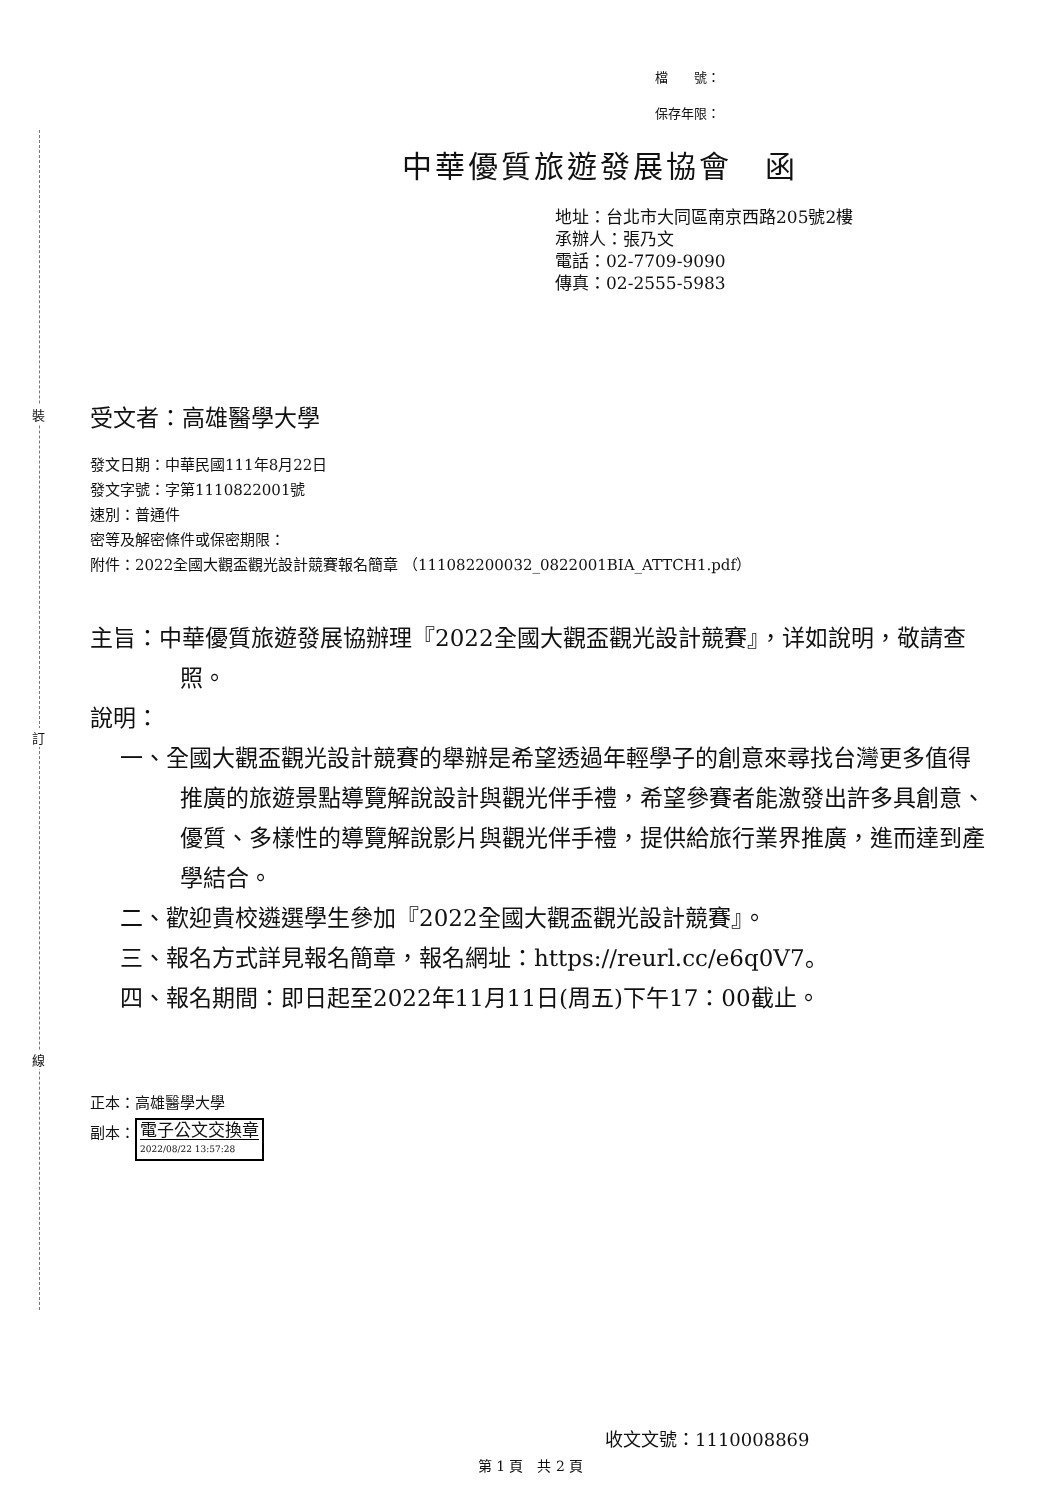裝
訂
線
檔　　號：
保存年限：
中華優質旅遊發展協會　函
地址：台北市大同區南京西路205號2樓
承辦人：張乃文
電話：02-7709-9090
傳真：02-2555-5983
受文者：高雄醫學大學
發文日期：中華民國111年8月22日
發文字號：字第1110822001號
速別：普通件
密等及解密條件或保密期限：
附件：2022全國大觀盃觀光設計競賽報名簡章 （111082200032_0822001BIA_ATTCH1.pdf）
主旨：中華優質旅遊發展協辦理『2022全國大觀盃觀光設計競賽』，详如說明，敬請查照。
說明：
一、全國大觀盃觀光設計競賽的舉辦是希望透過年輕學子的創意來尋找台灣更多值得推廣的旅遊景點導覽解說設計與觀光伴手禮，希望參賽者能激發出許多具創意、優質、多樣性的導覽解說影片與觀光伴手禮，提供給旅行業界推廣，進而達到產學結合。
二、歡迎貴校遴選學生參加『2022全國大觀盃觀光設計競賽』。
三、報名方式詳見報名簡章，報名網址：https://reurl.cc/e6q0V7。
四、報名期間：即日起至2022年11月11日(周五)下午17：00截止。
正本：高雄醫學大學
副本： 電子公文交換章 2022/08/22 13:57:28
收文文號：1110008869
第 1 頁　共 2 頁